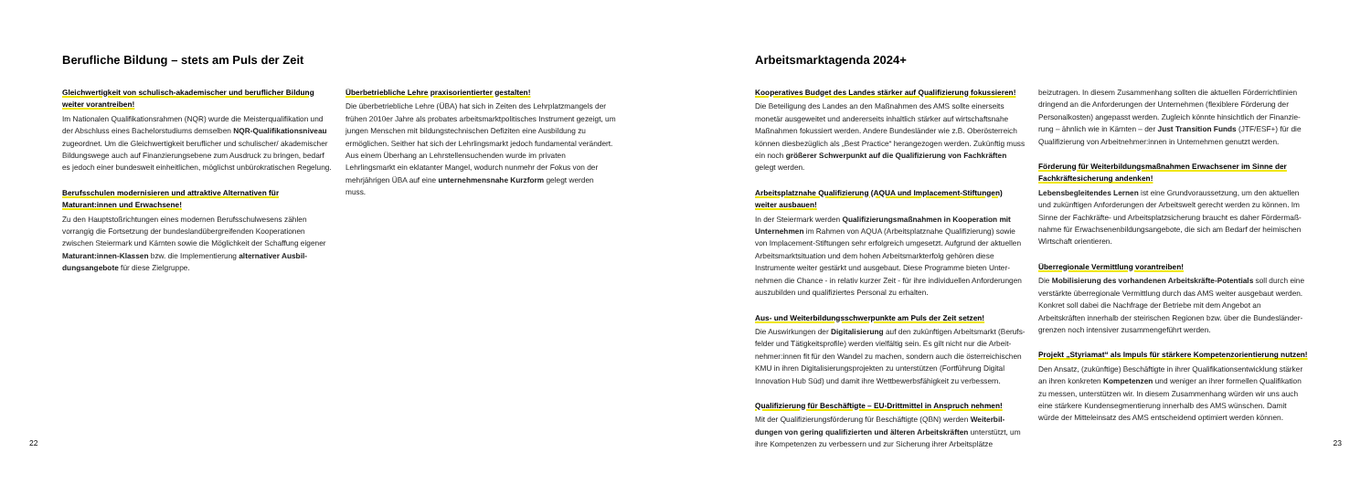Berufliche Bildung – stets am Puls der Zeit
Gleichwertigkeit von schulisch-akademischer und beruflicher Bildung weiter vorantreiben!
Im Nationalen Qualifikationsrahmen (NQR) wurde die Meisterqualifikation und der Abschluss eines Bachelorstudiums demselben NQR-Qualifikations­niveau zugeordnet. Um die Gleichwertigkeit beruflicher und schulischer/ akademischer Bildungswege auch auf Finanzierungsebene zum Ausdruck zu bringen, bedarf es jedoch einer bundesweit einheitlichen, möglichst un­bürokratischen Regelung.
Berufsschulen modernisieren und attraktive Alternativen für Maturant:innen und Erwachsene!
Zu den Hauptstoßrichtungen eines modernen Berufsschulwesens zählen vorrangig die Fortsetzung der bundeslandübergreifenden Kooperationen zwischen Steiermark und Kärnten sowie die Möglichkeit der Schaffung eige­ner Maturant:innen-Klassen bzw. die Implementierung alternativer Ausbil­dungsangebote für diese Zielgruppe.
Überbetriebliche Lehre praxisorientierter gestalten!
Die überbetriebliche Lehre (ÜBA) hat sich in Zeiten des Lehrplatzmangels der frühen 2010er Jahre als probates arbeitsmarktpolitisches Instrument gezeigt, um jungen Menschen mit bildungstechnischen Defiziten eine Aus­bildung zu ermöglichen. Seither hat sich der Lehrlingsmarkt jedoch funda­mental verändert. Aus einem Überhang an Lehrstellensuchenden wurde im privaten Lehrlingsmarkt ein eklatanter Mangel, wodurch nunmehr der Fokus von der mehrjährigen ÜBA auf eine unternehmensnahe Kurzform gelegt werden muss.
22
Arbeitsmarktagenda 2024+
Kooperatives Budget des Landes stärker auf Qualifizierung fokussieren!
Die Beteiligung des Landes an den Maßnahmen des AMS sollte einerseits monetär ausgeweitet und andererseits inhaltlich stärker auf wirtschafts­nahe Maßnahmen fokussiert werden. Andere Bundesländer wie z.B. Ober­österreich können diesbezüglich als „Best Practice“ herangezogen werden. Zukünftig muss ein noch größerer Schwerpunkt auf die Qualifizierung von Fachkräften gelegt werden.
Arbeitsplatznahe Qualifizierung (AQUA und Implacement-Stiftungen) weiter ausbauen!
In der Steiermark werden Qualifizierungsmaßnahmen in Kooperation mit Unternehmen im Rahmen von AQUA (Arbeitsplatznahe Qualifizierung) sowie von Implacement-Stiftungen sehr erfolgreich umgesetzt. Aufgrund der aktu­ellen Arbeitsmarktsituation und dem hohen Arbeitsmarkterfolg gehören diese Instrumente weiter gestärkt und ausgebaut. Diese Programme bieten Unter­nehmen die Chance - in relativ kurzer Zeit - für ihre individuellen Anforderun­gen auszubilden und qualifiziertes Personal zu erhalten.
Aus- und Weiterbildungsschwerpunkte am Puls der Zeit setzen!
Die Auswirkungen der Digitalisierung auf den zukünftigen Arbeitsmarkt (Berufs­felder und Tätigkeitsprofile) werden vielfältig sein. Es gilt nicht nur die Arbeit­nehmer:innen fit für den Wandel zu machen, sondern auch die österreichischen KMU in ihren Digitalisierungsprojekten zu unterstützen (Fortführung Digital Innovation Hub Süd) und damit ihre Wettbewerbsfähigkeit zu verbessern.
Qualifizierung für Beschäftigte – EU-Drittmittel in Anspruch nehmen!
Mit der Qualifizierungsförderung für Beschäftigte (QBN) werden Weiterbil­dungen von gering qualifizierten und älteren Arbeitskräften unterstützt, um ihre Kompetenzen zu verbessern und zur Sicherung ihrer Arbeitsplätze
beizutragen. In diesem Zusammenhang sollten die aktuellen Förderrichtlinien dringend an die Anforderungen der Unternehmen (flexiblere Förderung der Personalkosten) angepasst werden. Zugleich könnte hinsichtlich der Finanzie­rung – ähnlich wie in Kärnten – der Just Transition Funds (JTF/ESF+) für die Qualifizierung von Arbeitnehmer:innen in Unternehmen genutzt werden.
Förderung für Weiterbildungsmaßnahmen Erwachsener im Sinne der Fachkräftesicherung andenken!
Lebensbegleitendes Lernen ist eine Grundvoraussetzung, um den aktuellen und zukünftigen Anforderungen der Arbeitswelt gerecht werden zu können. Im Sinne der Fachkräfte- und Arbeitsplatzsicherung braucht es daher Fördermaß­nahme für Erwachsenenbildungsangebote, die sich am Bedarf der heimischen Wirtschaft orientieren.
Überregionale Vermittlung vorantreiben!
Die Mobilisierung des vorhandenen Arbeitskräfte-Potentials soll durch eine verstärkte überregionale Vermittlung durch das AMS weiter ausgebaut werden. Konkret soll dabei die Nachfrage der Betriebe mit dem Angebot an Arbeitskräften innerhalb der steirischen Regionen bzw. über die Bundesländer­grenzen noch intensiver zusammengeführt werden.
Projekt „Styriamat“ als Impuls für stärkere Kompetenzorientierung nutzen!
Den Ansatz, (zukünftige) Beschäftigte in ihrer Qualifikationsentwicklung stär­ker an ihren konkreten Kompetenzen und weniger an ihrer formellen Qualifika­tion zu messen, unterstützen wir. In diesem Zusammenhang würden wir uns auch eine stärkere Kundensegmentierung innerhalb des AMS wünschen. Da­mit würde der Mitteleinsatz des AMS entscheidend optimiert werden können.
23